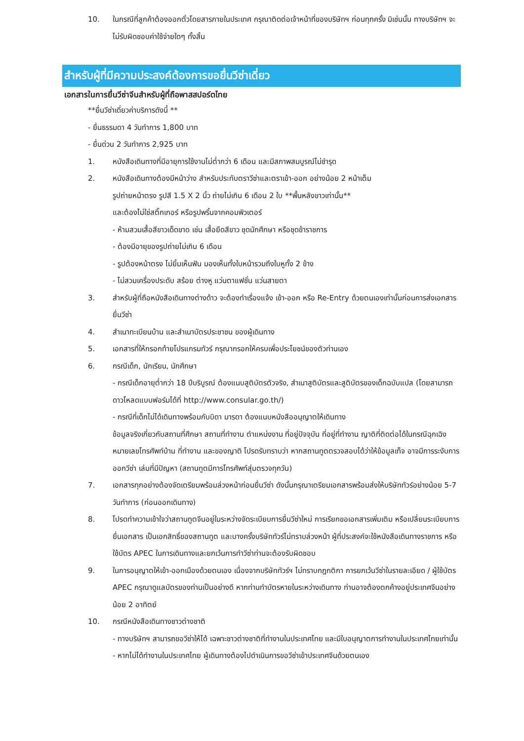10. ในกรณีที่ลูกค้าต้องออกตั๋วโดยสารภายในประเทศ กรุณาติดต่อเจ้าหน้าที่ของบริษัทฯ ก่อนทุกครั้ง มิเช่นนั้น ทางบริษัทฯ จะไม่รับผิดชอบค่าใช้จ่ายใดๆ ทั้งสิ้น
สำหรับผู้ที่มีความประสงค์ต้องการขอยื่นวีซ่าเดี่ยว
เอกสารในการยื่นวีซ่าจีนสำหรับผู้ที่ถือพาสสปอร์ตไทย
**ยื่นวีซ่าเดี่ยวค่าบริการดังนี้ **
- ยื่นธรรมดา 4 วันทำการ 1,800 บาท
- ยื่นด่วน 2 วันทำการ 2,925 บาท
1. หนังสือเดินทางที่มีอายุการใช้งานไม่ต่ำกว่า 6 เดือน และมีสภาพสมบูรณ์ไม่ชำรุด
2. หนังสือเดินทางต้องมีหน้าว่าง สำหรับประทับตราวีซ่าและตราเข้า-ออก อย่างน้อย 2 หน้าเต็ม
รูปถ่ายหน้าตรง รูปสี 1.5 X 2 นิ้ว ถ่ายไม่เกิน 6 เดือน 2 ใบ **พื้นหลังขาวเท่านั้น**
และต้องไม่ใช่สติ๊กเกอร์ หรือรูปพริ้นจากคอมพิวเตอร์
- ห้ามสวมเสื้อสีขาวเด็ดขาด เช่น เสื้อยืดสีขาว ชุดนักศึกษา หรือชุดข้าราชการ
- ต้องมีอายุของรูปถ่ายไม่เกิน 6 เดือน
- รูปต้องหน้าตรง ไม่ยิ้มเห็นฟัน มองเห็นทั้งใบหน้ารวมถึงใบหูทั้ง 2 ข้าง
- ไม่สวมเครื่องประดับ สร้อย ต่างหู แว่นตาแฟชั่น แว่นสายตา
3. สำหรับผู้ที่ถือหนังสือเดินทางต่างด้าว จะต้องทำเรื่องแจ้ง เข้า-ออก หรือ Re-Entry ด้วยตนเองเท่านั้นก่อนการส่งเอกสารยื่นวีซ่า
4. สำเนาทะเบียนบ้าน และสำเนาบัตรประชาชน ของผู้เดินทาง
5. เอกสารที่ให้กรอกท้ายโปรแกรมทัวร์ กรุณากรอกให้ครบเพื่อประโยชน์ของตัวท่านเอง
6. กรณีเด็ก, นักเรียน, นักศึกษา
- กรณีเด็กอายุต่ำกว่า 18 ปีบริบูรณ์ ต้องแนบสูติบัตรตัวจริง, สำเนาสูติบัตรและสูติบัตรของเด็กฉบับแปล (โดยสามารถดาวโหลดแบบฟอร์มได้ที่ http://www.consular.go.th/)
- กรณีที่เด็กไม่ได้เดินทางพร้อมกับบิดา มารดา ต้องแนบหนังสืออนุญาตให้เดินทาง
ข้อมูลจริงเกี่ยวกับสถานที่ศึกษา สถานที่ทำงาน ตำแหน่งงาน ที่อยู่ปัจจุบัน ที่อยู่ที่ทำงาน ญาติที่ติดต่อได้ในกรณีฉุกเฉิง หมายเลขโทรศัพท์บ้าน ที่ทำงาน และของญาติ โปรดรับทราบว่า หากสถานทูตตรวจสอบได้ว่าให้ข้อมูลเท็จ อาจมีการระงับการออกวีซ่า เล่มที่มีปัญหา (สถานทูตมีการโทรศัพท์สุ่มตรวจทุกวัน)
7. เอกสารทุกอย่างต้องจัดเตรียมพร้อมล่วงหน้าก่อนยื่นวีซ่า ดังนั้นกรุณาเตรียมเอกสารพร้อมส่งให้บริษัททัวร์อย่างน้อย 5-7 วันทำการ (ก่อนออกเดินทาง)
8. โปรดทำความเข้าใจว่าสถานทูตจีนอยู่ในระหว่างจัดระเบียบการยื่นวีซ่าใหม่ การเรียกขอเอกสารเพิ่มเติม หรือเปลี่ยนระเบียบการยื่นเอกสาร เป็นเอกสิทธิ์ของสถานทูต และบางครั้งบริษัททัวร์ไม่ทราบล่วงหน้า ผู้ที่ประสงค์จะใช้หนังสือเดินทางราชการ หรือ ใช้บัตร APEC ในการเดินทางและยกเว้นการทำวีซ่าท่านจะต้องรับผิดชอบ
9. ในการอนุญาตให้เข้า-ออกเมืองด้วยตนเอง เนื่องจากบริษัททัวร์ฯ ไม่ทราบกฎกติกา การยกเว้นวีซ่าในรายละเอียด / ผู้ใช้บัตร APEC กรุณาดูแลบัตรของท่านเป็นอย่างดี หากท่านทำบัตรหายในระหว่างเดินทาง ท่านอาจต้องตกค้างอยู่ประเทศจีนอย่างน้อย 2 อาทิตย์
10. กรณีหนังสือเดินทางชาวต่างชาติ
- ทางบริษัทฯ สามารถขอวีซ่าให้ได้ เฉพาะชาวต่างชาติที่ทำงานในประเทศไทย และมีใบอนุญาตการทำงานในประเทศไทยเท่านั้น
- หากไม่ได้ทำงานในประเทศไทย ผู้เดินทางต้องไปดำเนินการขอวีซ่าเข้าประเทศจีนด้วยตนเอง